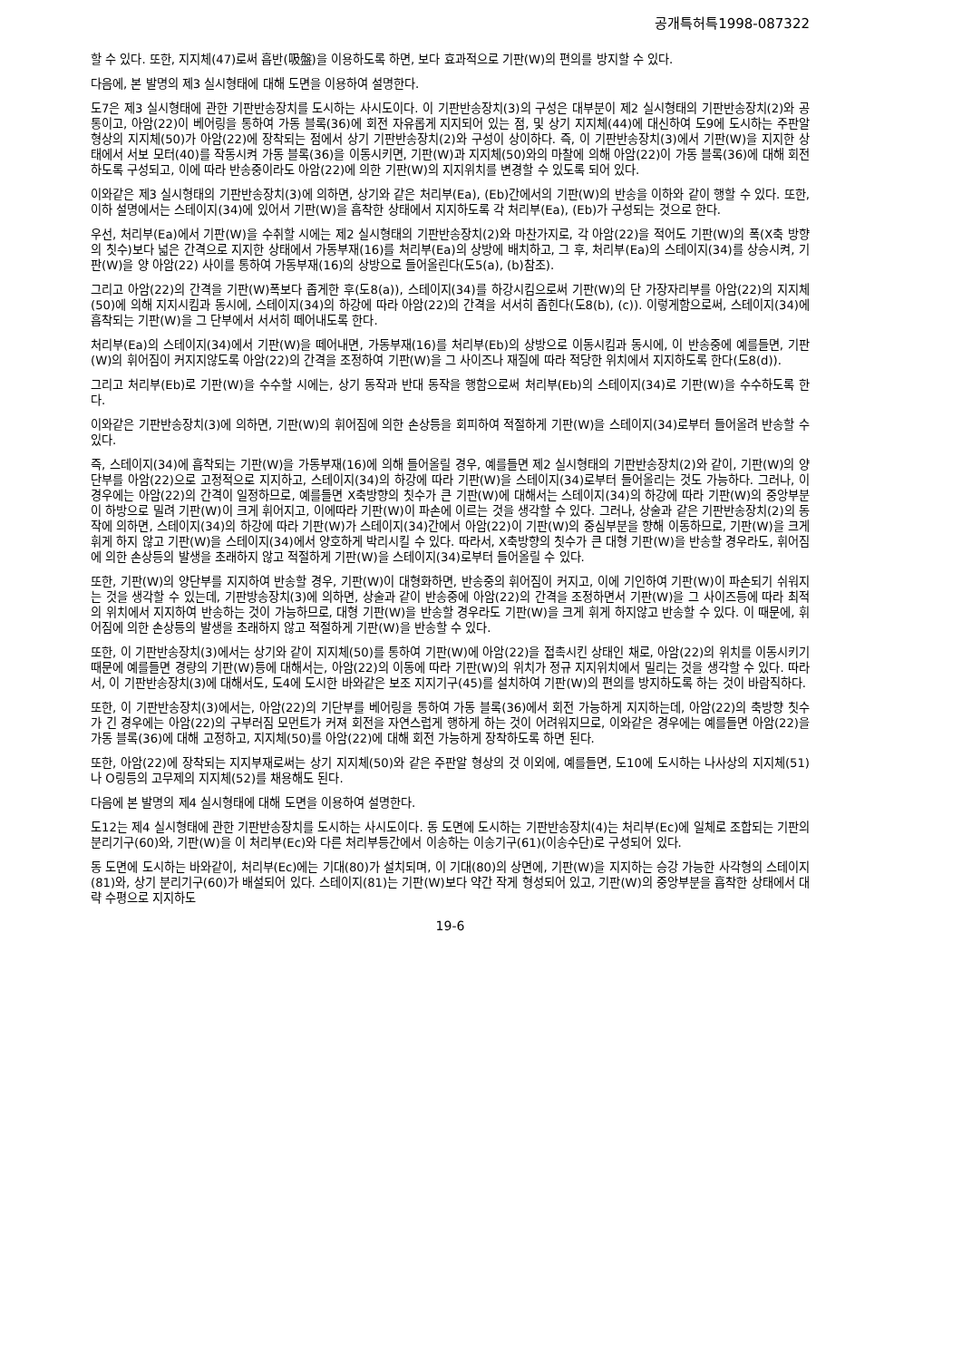공개특허특1998-087322
할 수 있다. 또한, 지지체(47)로써 흡반(吸盤)을 이용하도록 하면, 보다 효과적으로 기판(W)의 편의를 방지할 수 있다.
다음에, 본 발명의 제3 실시형태에 대해 도면을 이용하여 설명한다.
도7은 제3 실시형태에 관한 기판반송장치를 도시하는 사시도이다. 이 기판반송장치(3)의 구성은 대부분이 제2 실시형태의 기판반송장치(2)와 공통이고, 아암(22)이 베어링을 통하여 가동 블록(36)에 회전 자유롭게 지지되어 있는 점, 및 상기 지지체(44)에 대신하여 도9에 도시하는 주판알 형상의 지지체(50)가 아암(22)에 장착되는 점에서 상기 기판반송장치(2)와 구성이 상이하다. 즉, 이 기판반송장치(3)에서 기판(W)을 지지한 상태에서 서보 모터(40)를 작동시켜 가동 블록(36)을 이동시키면, 기판(W)과 지지체(50)와의 마찰에 의해 아암(22)이 가동 블록(36)에 대해 회전하도록 구성되고, 이에 따라 반송중이라도 아암(22)에 의한 기판(W)의 지지위치를 변경할 수 있도록 되어 있다.
이와같은 제3 실시형태의 기판반송장치(3)에 의하면, 상기와 같은 처리부(Ea), (Eb)간에서의 기판(W)의 반송을 이하와 같이 행할 수 있다. 또한, 이하 설명에서는 스테이지(34)에 있어서 기판(W)을 흡착한 상태에서 지지하도록 각 처리부(Ea), (Eb)가 구성되는 것으로 한다.
우선, 처리부(Ea)에서 기판(W)을 수취할 시에는 제2 실시형태의 기판반송장치(2)와 마찬가지로, 각 아암(22)을 적어도 기판(W)의 폭(X축 방향의 칫수)보다 넓은 간격으로 지지한 상태에서 가동부재(16)를 처리부(Ea)의 상방에 배치하고, 그 후, 처리부(Ea)의 스테이지(34)를 상승시켜, 기판(W)을 양 아암(22) 사이를 통하여 가동부재(16)의 상방으로 들어올린다(도5(a), (b)참조).
그리고 아암(22)의 간격을 기판(W)폭보다 좁게한 후(도8(a)), 스테이지(34)를 하강시킴으로써 기판(W)의 단 가장자리부를 아암(22)의 지지체(50)에 의해 지지시킴과 동시에, 스테이지(34)의 하강에 따라 아암(22)의 간격을 서서히 좁힌다(도8(b), (c)). 이렇게함으로써, 스테이지(34)에 흡착되는 기판(W)을 그 단부에서 서서히 떼어내도록 한다.
처리부(Ea)의 스테이지(34)에서 기판(W)을 떼어내면, 가동부재(16)를 처리부(Eb)의 상방으로 이동시킴과 동시에, 이 반송중에 예를들면, 기판(W)의 휘어짐이 커지지않도록 아암(22)의 간격을 조정하여 기판(W)을 그 사이즈나 재질에 따라 적당한 위치에서 지지하도록 한다(도8(d)).
그리고 처리부(Eb)로 기판(W)을 수수할 시에는, 상기 동작과 반대 동작을 행함으로써 처리부(Eb)의 스테이지(34)로 기판(W)을 수수하도록 한다.
이와같은 기판반송장치(3)에 의하면, 기판(W)의 휘어짐에 의한 손상등을 회피하여 적절하게 기판(W)을 스테이지(34)로부터 들어올려 반송할 수 있다.
즉, 스테이지(34)에 흡착되는 기판(W)을 가동부재(16)에 의해 들어올릴 경우, 예를들면 제2 실시형태의 기판반송장치(2)와 같이, 기판(W)의 양단부를 아암(22)으로 고정적으로 지지하고, 스테이지(34)의 하강에 따라 기판(W)을 스테이지(34)로부터 들어올리는 것도 가능하다. 그러나, 이 경우에는 아암(22)의 간격이 일정하므로, 예를들면 X축방향의 칫수가 큰 기판(W)에 대해서는 스테이지(34)의 하강에 따라 기판(W)의 중앙부분이 하방으로 밀려 기판(W)이 크게 휘어지고, 이에따라 기판(W)이 파손에 이르는 것을 생각할 수 있다. 그러나, 상술과 같은 기판반송장치(2)의 동작에 의하면, 스테이지(34)의 하강에 따라 기판(W)가 스테이지(34)간에서 아암(22)이 기판(W)의 중심부분을 향해 이동하므로, 기판(W)을 크게 휘게 하지 않고 기판(W)을 스테이지(34)에서 양호하게 박리시킬 수 있다. 따라서, X축방향의 칫수가 큰 대형 기판(W)을 반송할 경우라도, 휘어짐에 의한 손상등의 발생을 초래하지 않고 적절하게 기판(W)을 스테이지(34)로부터 들어올릴 수 있다.
또한, 기판(W)의 양단부를 지지하여 반송할 경우, 기판(W)이 대형화하면, 반송중의 휘어짐이 커지고, 이에 기인하여 기판(W)이 파손되기 쉬워지는 것을 생각할 수 있는데, 기판방송장치(3)에 의하면, 상술과 같이 반송중에 아암(22)의 간격을 조정하면서 기판(W)을 그 사이즈등에 따라 최적의 위치에서 지지하여 반송하는 것이 가능하므로, 대형 기판(W)을 반송할 경우라도 기판(W)을 크게 휘게 하지않고 반송할 수 있다. 이 때문에, 휘어짐에 의한 손상등의 발생을 초래하지 않고 적절하게 기판(W)을 반송할 수 있다.
또한, 이 기판반송장치(3)에서는 상기와 같이 지지체(50)를 통하여 기판(W)에 아암(22)을 접촉시킨 상태인 채로, 아암(22)의 위치를 이동시키기 때문에 예를들면 경량의 기판(W)등에 대해서는, 아암(22)의 이동에 따라 기판(W)의 위치가 정규 지지위치에서 밀리는 것을 생각할 수 있다. 따라서, 이 기판반송장치(3)에 대해서도, 도4에 도시한 바와같은 보조 지지기구(45)를 설치하여 기판(W)의 편의를 방지하도록 하는 것이 바람직하다.
또한, 이 기판반송장치(3)에서는, 아암(22)의 기단부를 베어링을 통하여 가동 블록(36)에서 회전 가능하게 지지하는데, 아암(22)의 축방향 칫수가 긴 경우에는 아암(22)의 구부러짐 모먼트가 커져 회전을 자연스럽게 행하게 하는 것이 어려워지므로, 이와같은 경우에는 예를들면 아암(22)을 가동 블록(36)에 대해 고정하고, 지지체(50)를 아암(22)에 대해 회전 가능하게 장착하도록 하면 된다.
또한, 아암(22)에 장착되는 지지부재로써는 상기 지지체(50)와 같은 주판알 형상의 것 이외에, 예를들면, 도10에 도시하는 나사상의 지지체(51)나 O링등의 고무제의 지지체(52)를 채용해도 된다.
다음에 본 발명의 제4 실시형태에 대해 도면을 이용하여 설명한다.
도12는 제4 실시형태에 관한 기판반송장치를 도시하는 사시도이다. 동 도면에 도시하는 기판반송장치(4)는 처리부(Ec)에 일체로 조합되는 기판의 분리기구(60)와, 기판(W)을 이 처리부(Ec)와 다른 처리부등간에서 이송하는 이송기구(61)(이송수단)로 구성되어 있다.
동 도면에 도시하는 바와같이, 처리부(Ec)에는 기대(80)가 설치되며, 이 기대(80)의 상면에, 기판(W)을 지지하는 승강 가능한 사각형의 스테이지(81)와, 상기 분리기구(60)가 배설되어 있다. 스테이지(81)는 기판(W)보다 약간 작게 형성되어 있고, 기판(W)의 중앙부분을 흡착한 상태에서 대략 수평으로 지지하도
19-6